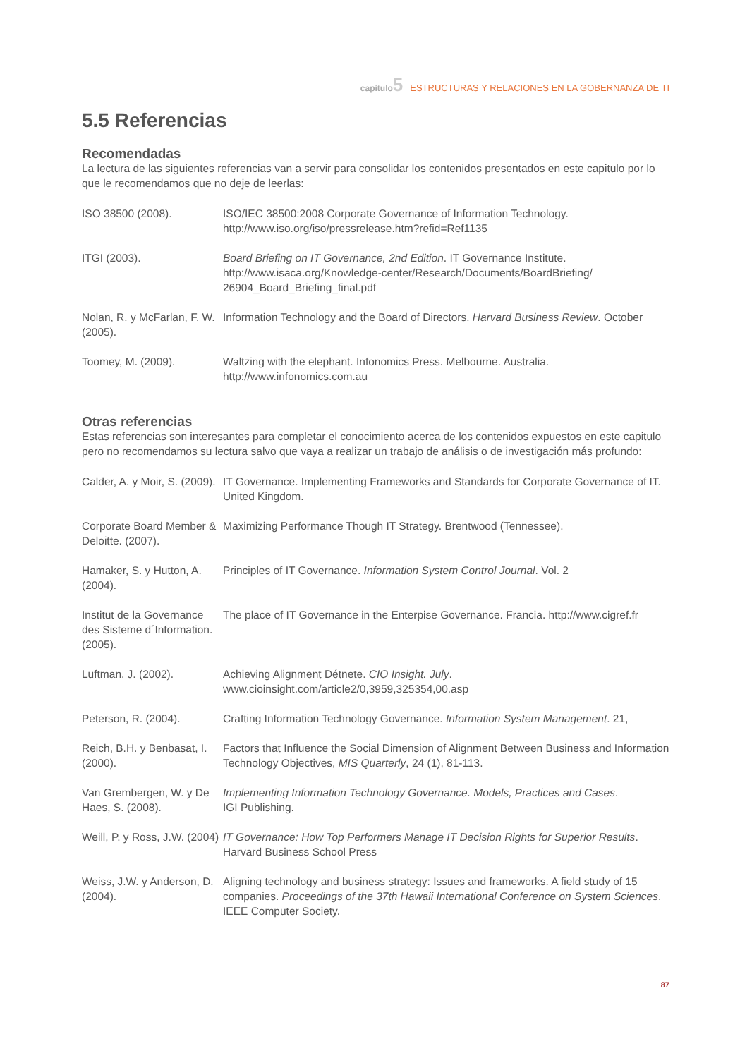capítulo 5 ESTRUCTURAS Y RELACIONES EN LA GOBERNANZA DE TI
5.5 Referencias
Recomendadas
La lectura de las siguientes referencias van a servir para consolidar los contenidos presentados en este capitulo por lo que le recomendamos que no deje de leerlas:
ISO 38500 (2008). ISO/IEC 38500:2008 Corporate Governance of Information Technology.
http://www.iso.org/iso/pressrelease.htm?refid=Ref1135
ITGI (2003). Board Briefing on IT Governance, 2nd Edition. IT Governance Institute.
http://www.isaca.org/Knowledge-center/Research/Documents/BoardBriefing/
26904_Board_Briefing_final.pdf
Nolan, R. y McFarlan, F. W. (2005).
Information Technology and the Board of Directors. Harvard Business Review. October
Toomey, M. (2009). Waltzing with the elephant. Infonomics Press. Melbourne. Australia.
http://www.infonomics.com.au
Otras referencias
Estas referencias son interesantes para completar el conocimiento acerca de los contenidos expuestos en este capitulo pero no recomendamos su lectura salvo que vaya a realizar un trabajo de análisis o de investigación más profundo:
Calder, A. y Moir, S. (2009).
IT Governance. Implementing Frameworks and Standards for Corporate Governance of IT. United Kingdom.
Corporate Board Member & Deloitte. (2007).
Maximizing Performance Though IT Strategy. Brentwood (Tennessee).
Hamaker, S. y Hutton, A. (2004).
Principles of IT Governance. Information System Control Journal. Vol. 2
Institut de la Governance des Sisteme d´Information. (2005).
The place of IT Governance in the Enterpise Governance. Francia. http://www.cigref.fr
Luftman, J. (2002). Achieving Alignment Détnete. CIO Insight. July.
www.cioinsight.com/article2/0,3959,325354,00.asp
Peterson, R. (2004). Crafting Information Technology Governance. Information System Management. 21,
Reich, B.H. y Benbasat, I. (2000).
Factors that Influence the Social Dimension of Alignment Between Business and Information Technology Objectives, MIS Quarterly, 24 (1), 81-113.
Van Grembergen, W. y De Haes, S. (2008).
Implementing Information Technology Governance. Models, Practices and Cases.
IGI Publishing.
Weill, P. y Ross, J.W. (2004)
IT Governance: How Top Performers Manage IT Decision Rights for Superior Results. Harvard Business School Press
Weiss, J.W. y Anderson, D. (2004).
Aligning technology and business strategy: Issues and frameworks. A field study of 15 companies. Proceedings of the 37th Hawaii International Conference on System Sciences. IEEE Computer Society.
87